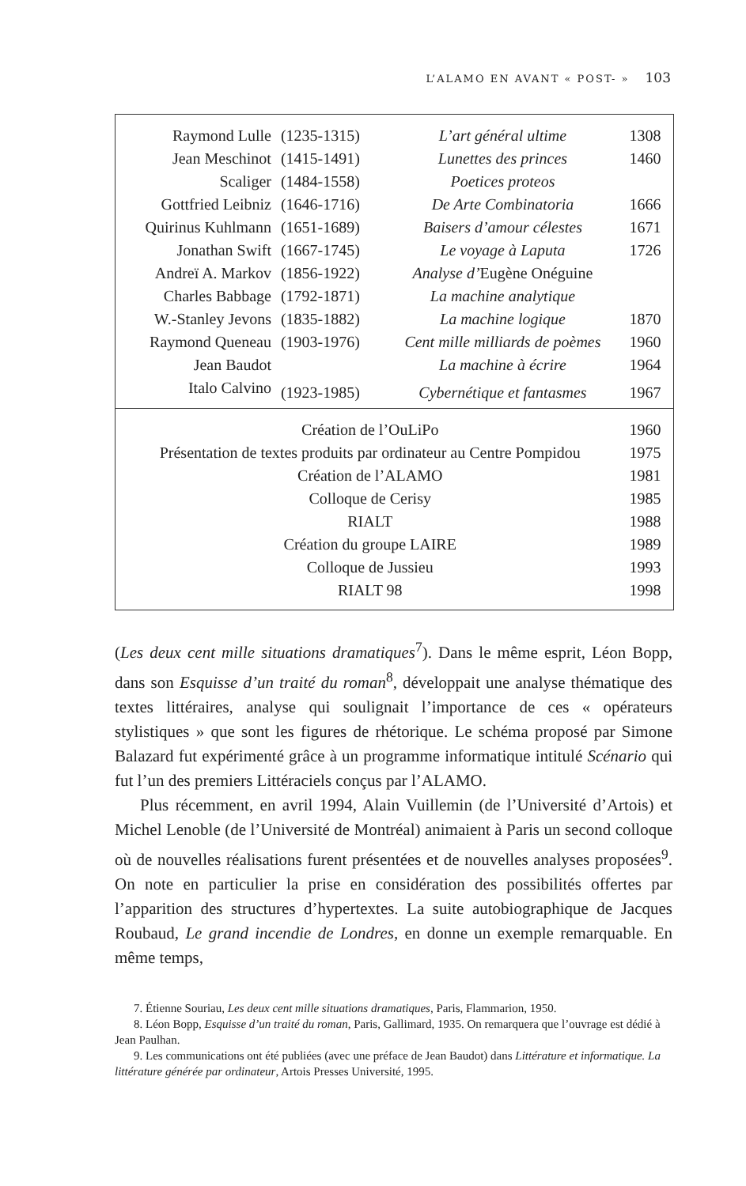L’ALAMO EN AVANT « POST- » 103
| Raymond Lulle | (1235-1315) | L’art général ultime | 1308 |
| Jean Meschinot | (1415-1491) | Lunettes des princes | 1460 |
| Scaliger | (1484-1558) | Poetices proteos | |
| Gottfried Leibniz | (1646-1716) | De Arte Combinatoria | 1666 |
| Quirinus Kuhlmann | (1651-1689) | Baisers d’amour célestes | 1671 |
| Jonathan Swift | (1667-1745) | Le voyage à Laputa | 1726 |
| Andreï A. Markov | (1856-1922) | Analyse d’ Eugène Onéguine | |
| Charles Babbage | (1792-1871) | La machine analytique | |
| W.-Stanley Jevons | (1835-1882) | La machine logique | 1870 |
| Raymond Queneau | (1903-1976) | Cent mille milliards de poèmes | 1960 |
| Jean Baudot | | La machine à écrire | 1964 |
| Italo Calvino | (1923-1985) | Cybernétique et fantasmes | 1967 |
| Création de l’OuLiPo | 1960 |
| Présentation de textes produits par ordinateur au Centre Pompidou | 1975 |
| Création de l’ALAMO | 1981 |
| Colloque de Cerisy | 1985 |
| RIALT | 1988 |
| Création du groupe LAIRE | 1989 |
| Colloque de Jussieu | 1993 |
| RIALT 98 | 1998 |
(Les deux cent mille situations dramatiques<sup>7</sup>). Dans le même esprit, Léon Bopp, dans son Esquisse d’un traité du roman<sup>8</sup>, développait une analyse thématique des textes littéraires, analyse qui soulignait l’importance de ces « opérateurs stylistiques » que sont les figures de rhétorique. Le schéma proposé par Simone Balazard fut expérimenté grâce à un programme informatique intitulé Scénario qui fut l’un des premiers Littéraciels conçus par l’ALAMO.
Plus récemment, en avril 1994, Alain Vuillemin (de l’Université d’Artois) et Michel Lenoble (de l’Université de Montréal) animaient à Paris un second colloque où de nouvelles réalisations furent présentées et de nouvelles analyses proposées<sup>9</sup>. On note en particulier la prise en considération des possibilités offertes par l’apparition des structures d’hypertextes. La suite autobiographique de Jacques Roubaud, Le grand incendie de Londres, en donne un exemple remarquable. En même temps,
7. Étienne Souriau, Les deux cent mille situations dramatiques, Paris, Flammarion, 1950.
8. Léon Bopp, Esquisse d’un traité du roman, Paris, Gallimard, 1935. On remarquera que l’ouvrage est dédié à Jean Paulhan.
9. Les communications ont été publiées (avec une préface de Jean Baudot) dans Littérature et informatique. La littérature générée par ordinateur, Artois Presses Université, 1995.